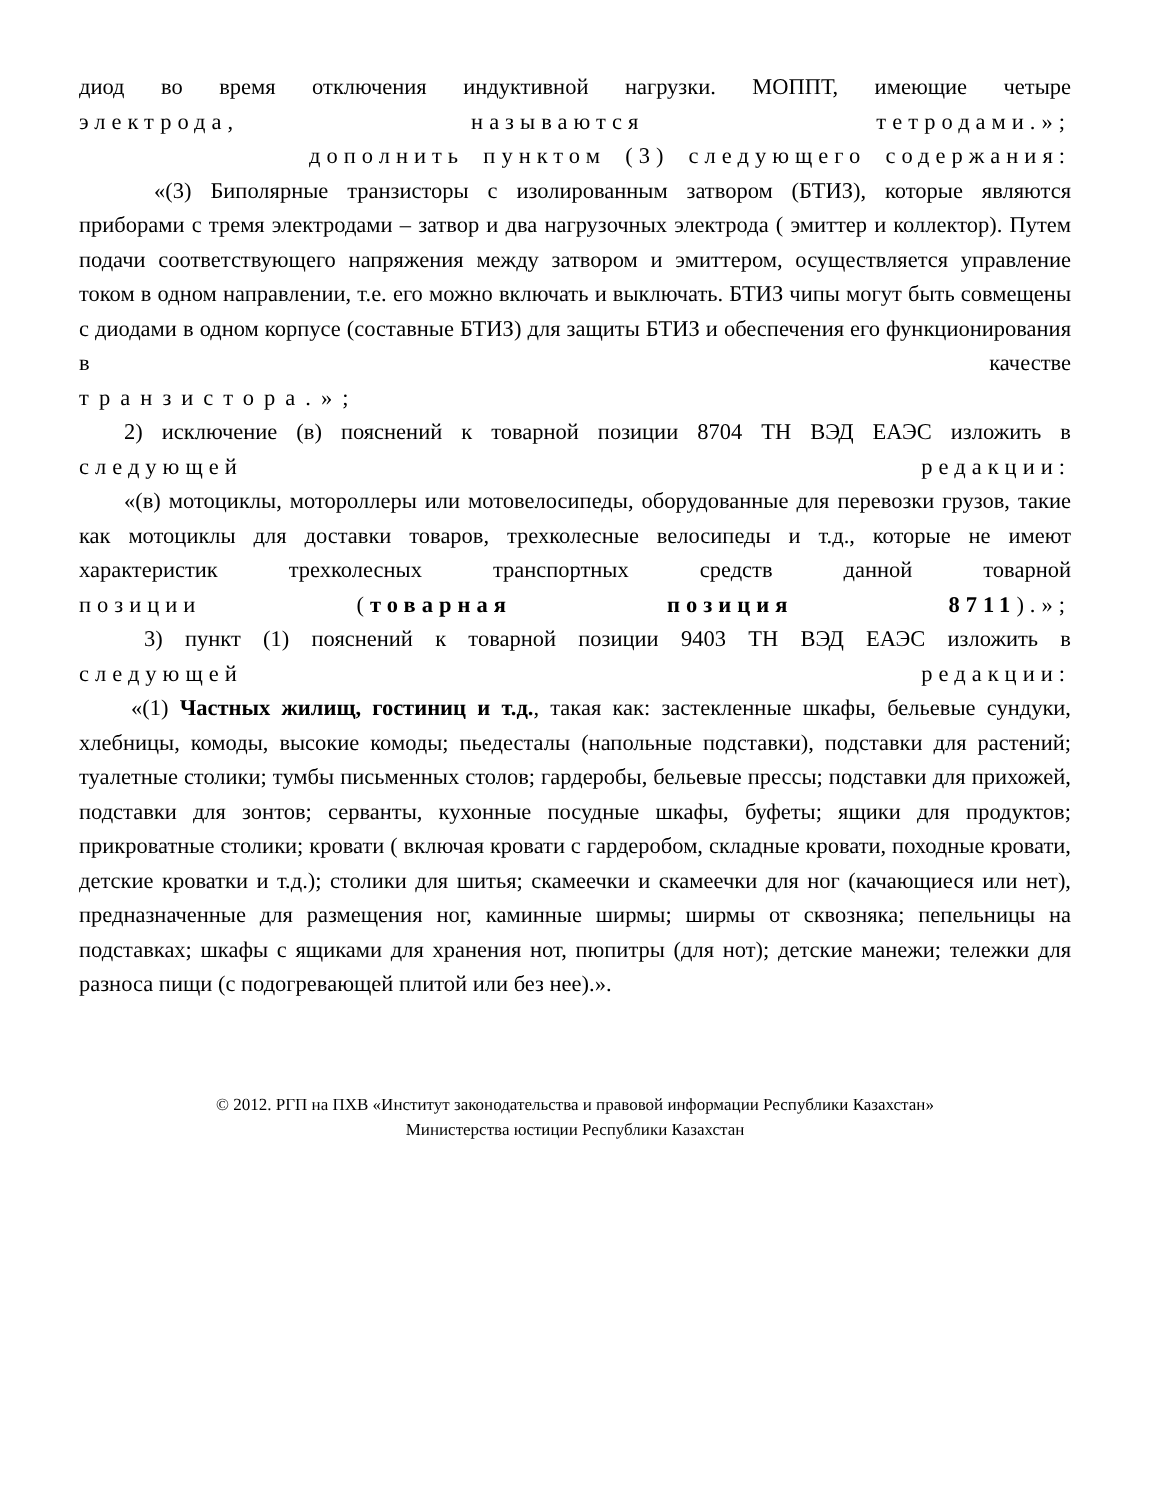диод во время отключения индуктивной нагрузки. МОППТ, имеющие четыре
электрода, называются тетродами.»;
дополнить пунктом (3) следующего содержания:
«(3) Биполярные транзисторы с изолированным затвором (БТИЗ), которые являются приборами с тремя электродами – затвор и два нагрузочных электрода ( эмиттер и коллектор). Путем подачи соответствующего напряжения между затвором и эмиттером, осуществляется управление током в одном направлении, т.е. его можно включать и выключать. БТИЗ чипы могут быть совмещены с диодами в одном корпусе (составные БТИЗ) для защиты БТИЗ и обеспечения его функционирования в качестве
транзистора.»;
2) исключение (в) пояснений к товарной позиции 8704 ТН ВЭД ЕАЭС изложить в
следующей редакции:
«(в) мотоциклы, мотороллеры или мотовелосипеды, оборудованные для перевозки грузов, такие как мотоциклы для доставки товаров, трехколесные велосипеды и т.д., которые не имеют характеристик трехколесных транспортных средств данной товарной
позиции (товарная позиция 8711).»;
3) пункт (1) пояснений к товарной позиции 9403 ТН ВЭД ЕАЭС изложить в
следующей редакции:
«(1) Частных жилищ, гостиниц и т.д., такая как: застекленные шкафы, бельевые сундуки, хлебницы, комоды, высокие комоды; пьедесталы (напольные подставки), подставки для растений; туалетные столики; тумбы письменных столов; гардеробы, бельевые прессы; подставки для прихожей, подставки для зонтов; серванты, кухонные посудные шкафы, буфеты; ящики для продуктов; прикроватные столики; кровати ( включая кровати с гардеробом, складные кровати, походные кровати, детские кроватки и т.д.); столики для шитья; скамеечки и скамеечки для ног (качающиеся или нет), предназначенные для размещения ног, каминные ширмы; ширмы от сквозняка; пепельницы на подставках; шкафы с ящиками для хранения нот, пюпитры (для нот); детские манежи; тележки для разноса пищи (с подогревающей плитой или без нее).».
© 2012. РГП на ПХВ «Институт законодательства и правовой информации Республики Казахстан»
Министерства юстиции Республики Казахстан